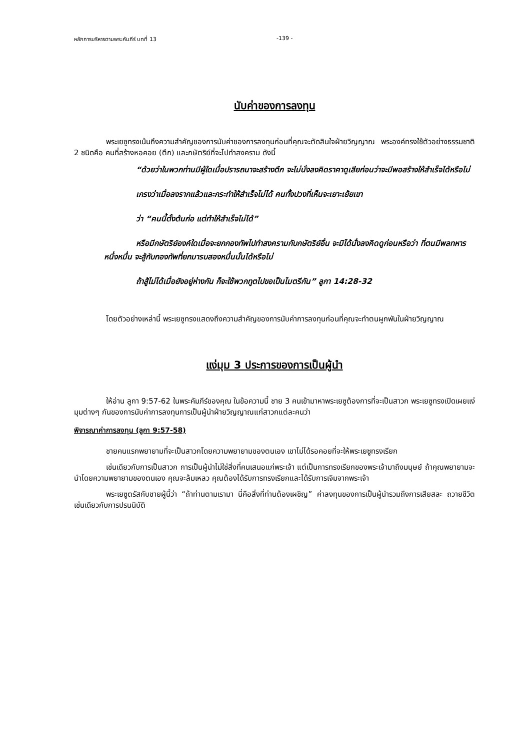หลักการบริหารตามพระคัมภีร์ บทที่ 13 -139 -
นับค่าของการลงทุน
พระเยซูทรงเน้นถึงความสำคัญของการนับค่าของการลงทุนก่อนที่คุณจะตัดสินใจฝ่ายวิญญาณ พระองค์ทรงใช้ตัวอย่างธรรมชาติ 2 ชนิดคือ คนที่สร้างหอคอย (ตึก) และกษัตริย์ที่จะไปทำสงคราม ดังนี้
“ด้วยว่าในพวกท่านมีผู้ใดเมื่อปรารถนาจะสร้างตึก จะไม่นั่งลงคิดราคาดูเสียก่อนว่าจะมีพอสร้างให้สำเร็จได้หรือไม่
เกรงว่าเมื่อลงรากแล้วและกระทำให้สำเร็จไม่ได้ คนทั้งปวงที่เห็นจะเยาะเย้ยเขา
ว่า “คนนี้ตั้งต้นก่อ แต่ทำให้สำเร็จไม่ได้”
หรือมีกษัตริย์องค์ใดเมื่อจะยกกองทัพไปทำสงครามกับกษัตริย์อื่น จะมิได้นั่งลงคิดดูก่อนหรือว่า ที่ตนมีพลทหารหนึ่งหมื่น จะสู้กับกองทัพที่ยกมารบสองหมื่นนั้นได้หรือไม่
ถ้าสู้ไม่ได้เมื่อยังอยู่ห่างกัน ก็จะใช้พวกทูตไปขอเป็นไมตรีกัน” ลูกา 14:28-32
โดยตัวอย่างเหล่านี้ พระเยซูทรงแสดงถึงความสำคัญของการนับค่าการลงทุนก่อนที่คุณจะทำตนผูกพันในฝ่ายวิญญาณ
แง่มุม 3 ประการของการเป็นผู้นำ
ให้อ่าน ลูกา 9:57-62 ในพระคัมภีร์ของคุณ ในข้อความนี้ ชาย 3 คนเข้ามาหาพระเยซูต้องการที่จะเป็นสาวก พระเยซูทรงเปิดเผยแง่มุมต่างๆ กันของการนับค่าการลงทุนการเป็นผู้นำฝ่ายวิญญาณแก่สาวกแต่ละคนว่า
พิจารณาค่าการลงทุน (ลูกา 9:57-58)
ชายคนแรกพยายามที่จะเป็นสาวกโดยความพยายามของตนเอง เขาไม่ได้รอคอยที่จะให้พระเยซูทรงเรียก
เช่นเดียวกับการเป็นสาวก การเป็นผู้นำไม่ใช่สิ่งที่คนเสนอแก่พระเจ้า แต่เป็นการทรงเรียกของพระเจ้ามาถึงมนุษย์ ถ้าคุณพยายามจะนำโดยความพยายามของตนเอง คุณจะล้มเหลว คุณต้องได้รับการทรงเรียกและได้รับการเจิมจากพระเจ้า
พระเยซูตรัสกับชายผู้นี้ว่า “ถ้าท่านตามเรามา นี่คือสิ่งที่ท่านต้องเผชิญ” ค่าลงทุนของการเป็นผู้นำรวมถึงการเสียสละ ถวายชีวิตเช่นเดียวกับการปรนนิบัติ